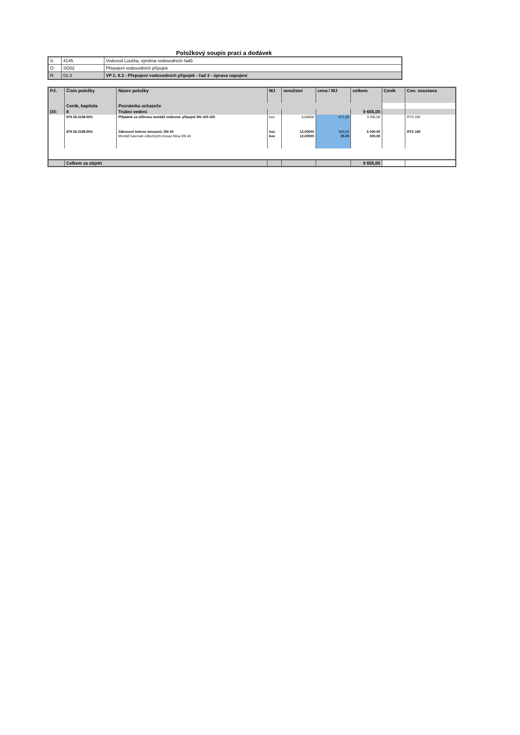Položkový soupis prací a dodávek
| S: | 4145 | Vodovod Loučka, výměna vodovodních řadů |
| O: | SO02 | Přepojení vodovodních přípojek |
| R: | 02.3 | VP č. 8.3 - Přepojení vodovodních přípojek - řad 3 - úprava napojení |
| P.č. | Číslo položky | Název položky | MJ | množství | cena / MJ | celkem | Ceník | Cen. soustava |
| --- | --- | --- | --- | --- | --- | --- | --- | --- |
| | Ceník, kapitola | Poznámka uchazeče | | | | | | |
| Díl: | 8 | Trubní vedení | | | | 9 655,00 | | |
| | 879 26-2199.R01 | Příplatek za ztíženou montáž vodovod. přípojek DN 100-150 | kus | 5,00000 | 671,00 | 3 355,00 | | RTS 19/I |
| | 879 26-2199.R01 | Zákusové koleno mosazné, DN 40 | kus | 12,00000 | 500,00 | 6 000,00 | | RTS 19/I |
| | | Montáž tvarovek odbočných,mosaz litina DN 40 | kus | 12,00000 | 25,00 | 300,00 | | |
| | Celkem za objekt | | | | | 9 655,00 | | |